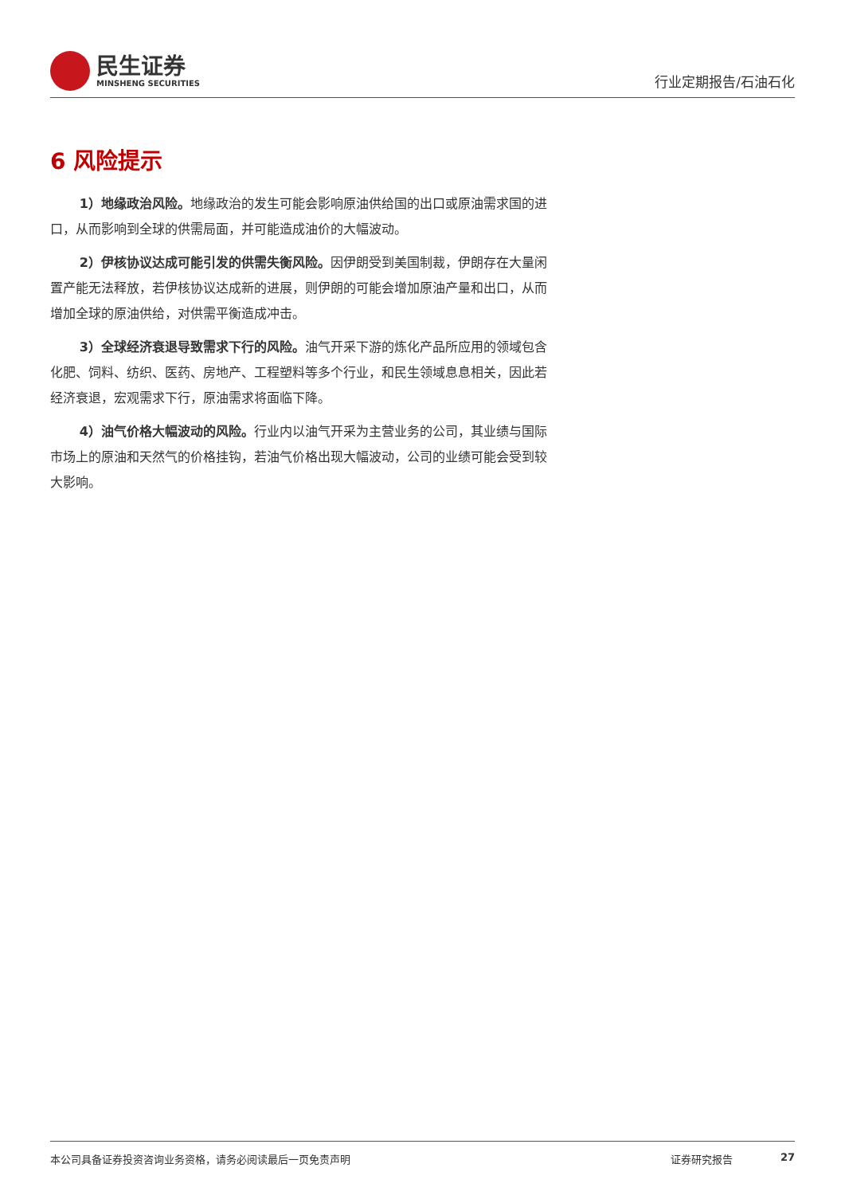民生证券
MINSHENG SECURITIES
行业定期报告/石油石化
6 风险提示
1）地缘政治风险。地缘政治的发生可能会影响原油供给国的出口或原油需求国的进口，从而影响到全球的供需局面，并可能造成油价的大幅波动。
2）伊核协议达成可能引发的供需失衡风险。因伊朗受到美国制裁，伊朗存在大量闲置产能无法释放，若伊核协议达成新的进展，则伊朗的可能会增加原油产量和出口，从而增加全球的原油供给，对供需平衡造成冲击。
3）全球经济衰退导致需求下行的风险。油气开采下游的炼化产品所应用的领域包含化肥、饲料、纺织、医药、房地产、工程塑料等多个行业，和民生领域息息相关，因此若经济衰退，宏观需求下行，原油需求将面临下降。
4）油气价格大幅波动的风险。行业内以油气开采为主营业务的公司，其业绩与国际市场上的原油和天然气的价格挂钩，若油气价格出现大幅波动，公司的业绩可能会受到较大影响。
本公司具备证券投资咨询业务资格，请务必阅读最后一页免责声明 证券研究报告 27